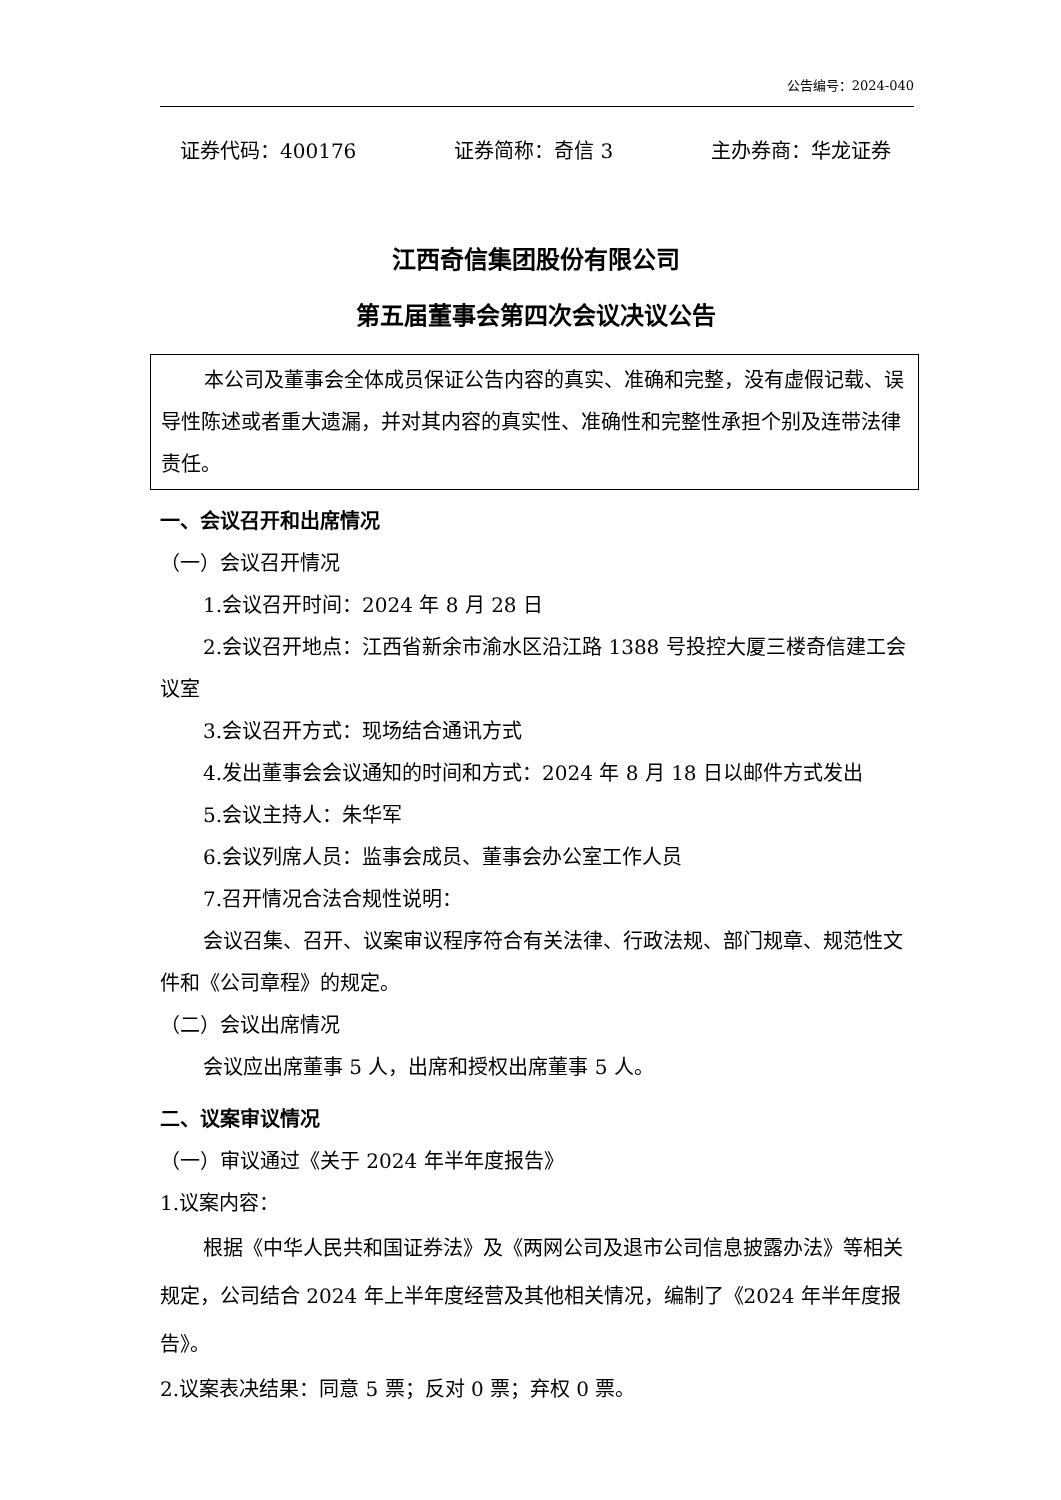公告编号：2024-040
证券代码：400176 证券简称：奇信 3 主办券商：华龙证券
江西奇信集团股份有限公司
第五届董事会第四次会议决议公告
本公司及董事会全体成员保证公告内容的真实、准确和完整，没有虚假记载、误导性陈述或者重大遗漏，并对其内容的真实性、准确性和完整性承担个别及连带法律责任。
一、会议召开和出席情况
（一）会议召开情况
1.会议召开时间：2024 年 8 月 28 日
2.会议召开地点：江西省新余市渝水区沿江路 1388 号投控大厦三楼奇信建工会议室
3.会议召开方式：现场结合通讯方式
4.发出董事会会议通知的时间和方式：2024 年 8 月 18 日以邮件方式发出
5.会议主持人：朱华军
6.会议列席人员：监事会成员、董事会办公室工作人员
7.召开情况合法合规性说明：
会议召集、召开、议案审议程序符合有关法律、行政法规、部门规章、规范性文件和《公司章程》的规定。
（二）会议出席情况
会议应出席董事 5 人，出席和授权出席董事 5 人。
二、议案审议情况
（一）审议通过《关于 2024 年半年度报告》
1.议案内容：
根据《中华人民共和国证券法》及《两网公司及退市公司信息披露办法》等相关规定，公司结合 2024 年上半年度经营及其他相关情况，编制了《2024 年半年度报告》。
2.议案表决结果：同意 5 票；反对 0 票；弃权 0 票。